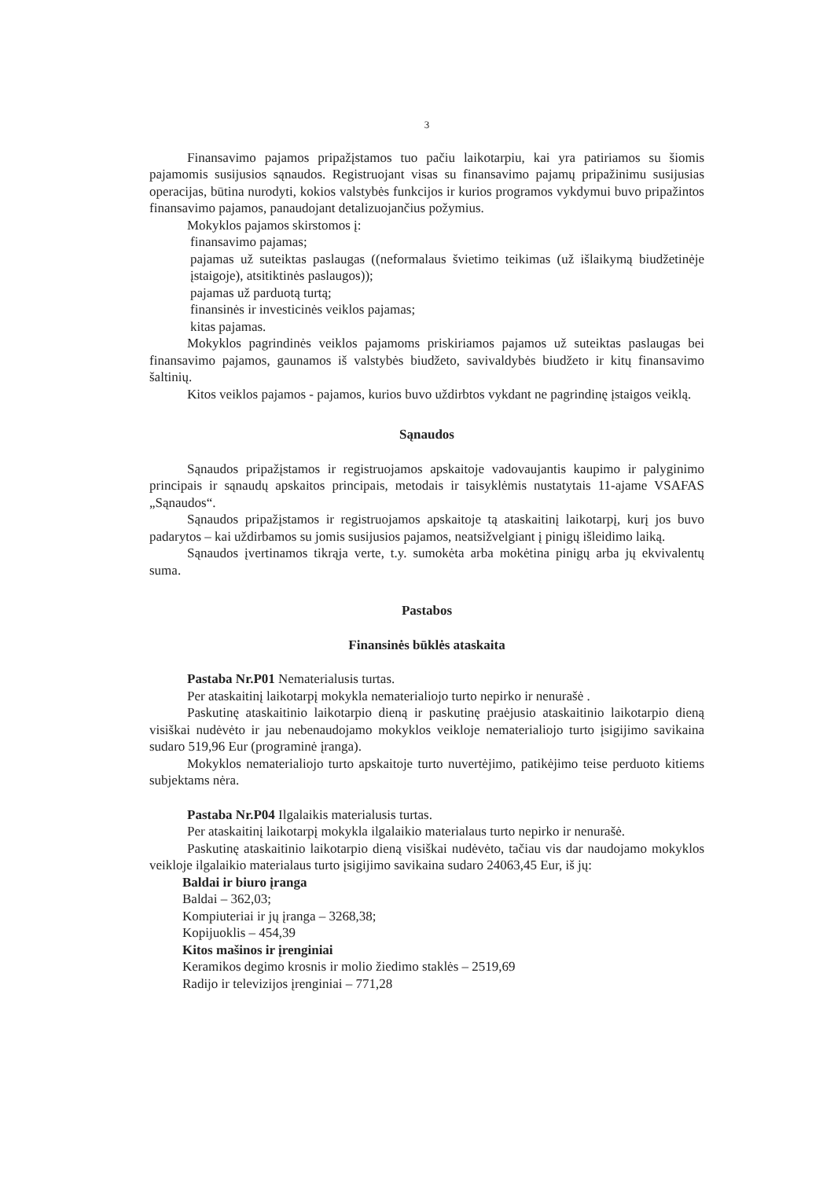3
Finansavimo pajamos pripažįstamos tuo pačiu laikotarpiu, kai yra patiriamos su šiomis pajamomis susijusios sąnaudos. Registruojant visas su finansavimo pajamų pripažinimu susijusias operacijas, būtina nurodyti, kokios valstybės funkcijos ir kurios programos vykdymui buvo pripažintos finansavimo pajamos, panaudojant detalizuojančius požymius.
Mokyklos pajamos skirstomos į:
finansavimo pajamas;
pajamas už suteiktas paslaugas ((neformalaus švietimo teikimas (už išlaikymą biudžetinėje įstaigoje), atsitiktinės paslaugos));
pajamas už parduotą turtą;
finansinės ir investicinės veiklos pajamas;
kitas pajamas.
Mokyklos pagrindinės veiklos pajamoms priskiriamos pajamos už suteiktas paslaugas bei finansavimo pajamos, gaunamos iš valstybės biudžeto, savivaldybės biudžeto ir kitų finansavimo šaltinių.
Kitos veiklos pajamos - pajamos, kurios buvo uždirbtos vykdant ne pagrindinę įstaigos veiklą.
Sąnaudos
Sąnaudos pripažįstamos ir registruojamos apskaitoje vadovaujantis kaupimo ir palyginimo principais ir sąnaudų apskaitos principais, metodais ir taisyklėmis nustatytais 11-ajame VSAFAS „Sąnaudos“.
Sąnaudos pripažįstamos ir registruojamos apskaitoje tą ataskaitinį laikotarpį, kurį jos buvo padarytos – kai uždirbamos su jomis susijusios pajamos, neatsižvelgiant į pinigų išleidimo laiką.
Sąnaudos įvertinamos tikrąja verte, t.y. sumokėta arba mokėtina pinigų arba jų ekvivalentų suma.
Pastabos
Finansinės būklės ataskaita
Pastaba Nr.P01 Nematerialusis turtas.
Per ataskaitinį laikotarpį mokykla nematerialiojo turto nepirko ir nenurašė .
Paskutinę ataskaitinio laikotarpio dieną ir paskutinę praėjusio ataskaitinio laikotarpio dieną visiškai nudėvėto ir jau nebenaudojamo mokyklos veikloje nematerialiojo turto įsigijimo savikaina sudaro 519,96 Eur (programinė įranga).
Mokyklos nematerialiojo turto apskaitoje turto nuvertėjimo, patikėjimo teise perduoto kitiems subjektams nėra.
Pastaba Nr.P04 Ilgalaikis materialusis turtas.
Per ataskaitinį laikotarpį mokykla ilgalaikio materialaus turto nepirko ir nenurašė.
Paskutinę ataskaitinio laikotarpio dieną visiškai nudėvėto, tačiau vis dar naudojamo mokyklos veikloje ilgalaikio materialaus turto įsigijimo savikaina sudaro 24063,45 Eur, iš jų:
Baldai ir biuro įranga
Baldai – 362,03;
Kompiuteriai ir jų įranga – 3268,38;
Kopijuoklis – 454,39
Kitos mašinos ir įrenginiai
Keramikos degimo krosnis ir molio žiedimo staklės – 2519,69
Radijo ir televizijos įrenginiai – 771,28